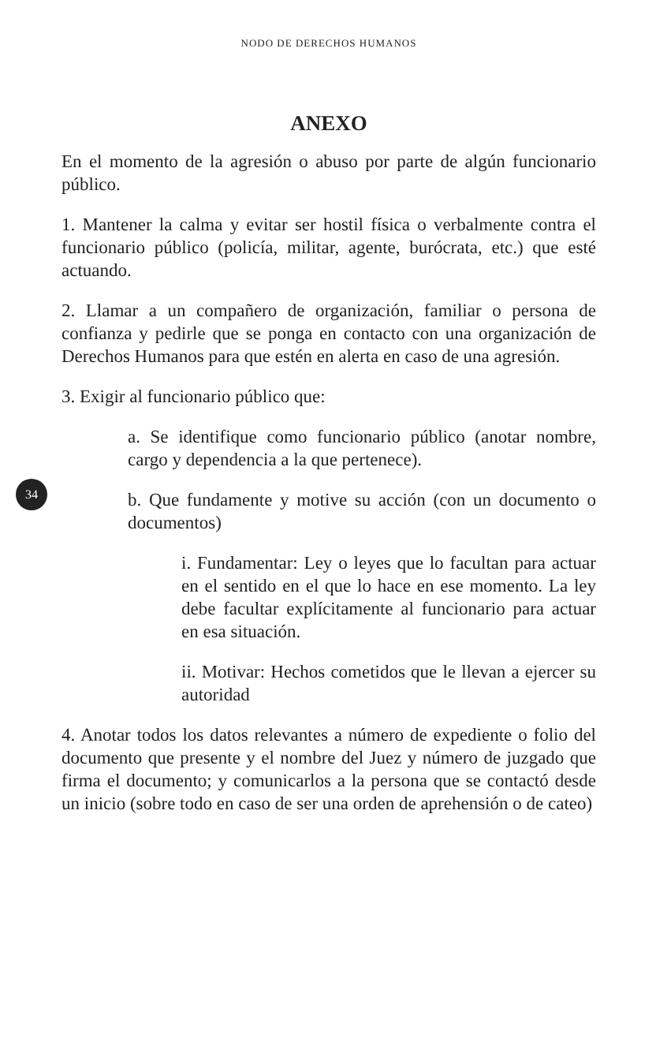NODO DE DERECHOS HUMANOS
ANEXO
En el momento de la agresión o abuso por parte de algún funcionario público.
1. Mantener la calma y evitar ser hostil física o verbalmente contra el funcionario público (policía, militar, agente, burócrata, etc.) que esté actuando.
2. Llamar a un compañero de organización, familiar o persona de confianza y pedirle que se ponga en contacto con una organización de Derechos Humanos para que estén en alerta en caso de una agresión.
3. Exigir al funcionario público que:
34
a. Se identifique como funcionario público (anotar nombre, cargo y dependencia a la que pertenece).
b. Que fundamente y motive su acción (con un documento o documentos)
i. Fundamentar: Ley o leyes que lo facultan para actuar en el sentido en el que lo hace en ese momento. La ley debe facultar explícitamente al funcionario para actuar en esa situación.
ii. Motivar: Hechos cometidos que le llevan a ejercer su autoridad
4. Anotar todos los datos relevantes a número de expediente o folio del documento que presente y el nombre del Juez y número de juzgado que firma el documento; y comunicarlos a la persona que se contactó desde un inicio (sobre todo en caso de ser una orden de aprehensión o de cateo)